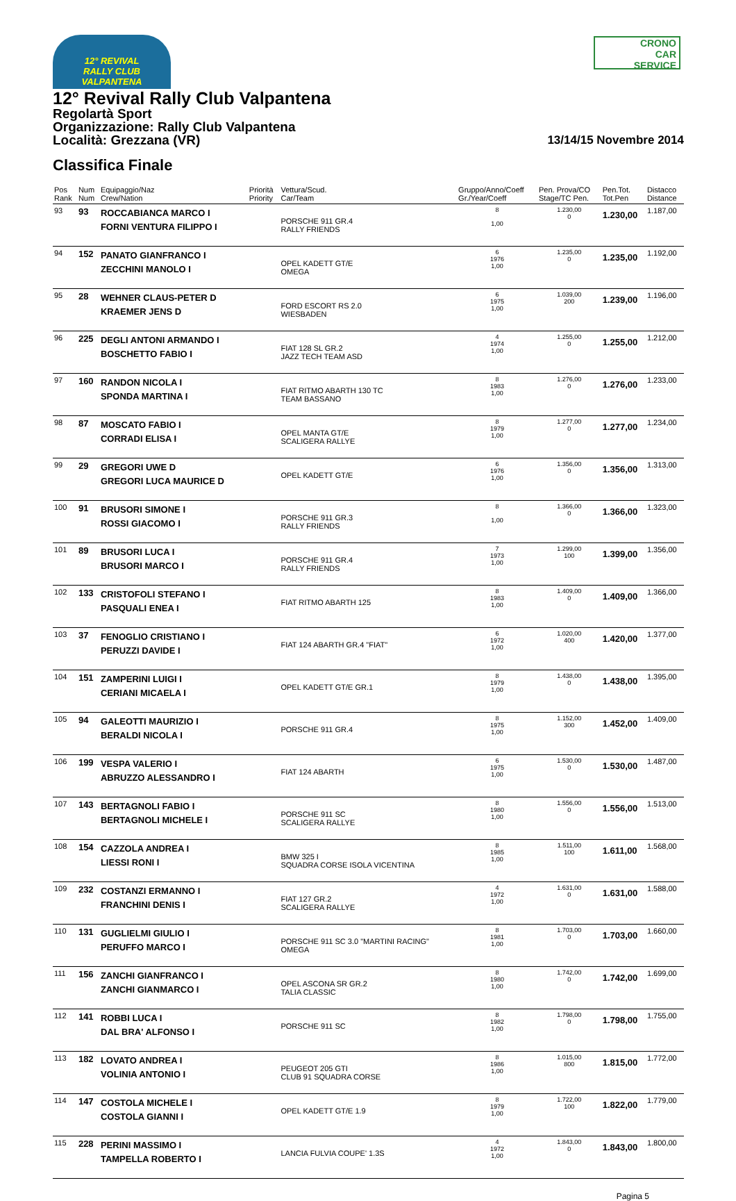12° REVIVAL
RALLY CLUB VALPANTENA
CRONO
CAR
SERVICE
12° Revival Rally Club Valpantena
Regolartà Sport
Organizzazione: Rally Club Valpantena
Località: Grezzana (VR) 13/14/15 Novembre 2014
Classifica Finale
| Pos Rank | Num Num | Equipaggio/Naz Crew/Nation | Priorità Priority | Vettura/Scud. Car/Team | Gruppo/Anno/Coeff Gr./Year/Coeff | Pen. Prova/CO Stage/TC Pen. | Pen.Tot. Tot.Pen | Distacco Distance |
| --- | --- | --- | --- | --- | --- | --- | --- | --- |
| 93 | 93 | ROCCABIANCA MARCO I FORNI VENTURA FILIPPO I | | PORSCHE 911 GR.4 RALLY FRIENDS | 8 1,00 | 1.230,00 0 | 1.230,00 | 1.187,00 |
| 94 | 152 | PANATO GIANFRANCO I ZECCHINI MANOLO I | | OPEL KADETT GT/E OMEGA | 6 1976 1,00 | 1.235,00 0 | 1.235,00 | 1.192,00 |
| 95 | 28 | WEHNER CLAUS-PETER D KRAEMER JENS D | | FORD ESCORT RS 2.0 WIESBADEN | 6 1975 1,00 | 1.039,00 200 | 1.239,00 | 1.196,00 |
| 96 | 225 | DEGLI ANTONI ARMANDO I BOSCHETTO FABIO I | | FIAT 128 SL GR.2 JAZZ TECH TEAM ASD | 4 1974 1,00 | 1.255,00 0 | 1.255,00 | 1.212,00 |
| 97 | 160 | RANDON NICOLA I SPONDA MARTINA I | | FIAT RITMO ABARTH 130 TC TEAM BASSANO | 8 1983 1,00 | 1.276,00 0 | 1.276,00 | 1.233,00 |
| 98 | 87 | MOSCATO FABIO I CORRADI ELISA I | | OPEL MANTA GT/E SCALIGERA RALLYE | 8 1979 1,00 | 1.277,00 0 | 1.277,00 | 1.234,00 |
| 99 | 29 | GREGORI UWE D GREGORI LUCA MAURICE D | | OPEL KADETT GT/E | 6 1976 1,00 | 1.356,00 0 | 1.356,00 | 1.313,00 |
| 100 | 91 | BRUSORI SIMONE I ROSSI GIACOMO I | | PORSCHE 911 GR.3 RALLY FRIENDS | 8 1,00 | 1.366,00 0 | 1.366,00 | 1.323,00 |
| 101 | 89 | BRUSORI LUCA I BRUSORI MARCO I | | PORSCHE 911 GR.4 RALLY FRIENDS | 7 1973 1,00 | 1.299,00 100 | 1.399,00 | 1.356,00 |
| 102 | 133 | CRISTOFOLI STEFANO I PASQUALI ENEA I | | FIAT RITMO ABARTH 125 | 8 1983 1,00 | 1.409,00 0 | 1.409,00 | 1.366,00 |
| 103 | 37 | FENOGLIO CRISTIANO I PERUZZI DAVIDE I | | FIAT 124 ABARTH GR.4 "FIAT" | 6 1972 1,00 | 1.020,00 400 | 1.420,00 | 1.377,00 |
| 104 | 151 | ZAMPERINI LUIGI I CERIANI MICAELA I | | OPEL KADETT GT/E GR.1 | 8 1979 1,00 | 1.438,00 0 | 1.438,00 | 1.395,00 |
| 105 | 94 | GALEOTTI MAURIZIO I BERALDI NICOLA I | | PORSCHE 911 GR.4 | 8 1975 1,00 | 1.152,00 300 | 1.452,00 | 1.409,00 |
| 106 | 199 | VESPA VALERIO I ABRUZZO ALESSANDRO I | | FIAT 124 ABARTH | 6 1975 1,00 | 1.530,00 0 | 1.530,00 | 1.487,00 |
| 107 | 143 | BERTAGNOLI FABIO I BERTAGNOLI MICHELE I | | PORSCHE 911 SC SCALIGERA RALLYE | 8 1980 1,00 | 1.556,00 0 | 1.556,00 | 1.513,00 |
| 108 | 154 | CAZZOLA ANDREA I LIESSI RONI I | | BMW 325 I SQUADRA CORSE ISOLA VICENTINA | 8 1985 1,00 | 1.511,00 100 | 1.611,00 | 1.568,00 |
| 109 | 232 | COSTANZI ERMANNO I FRANCHINI DENIS I | | FIAT 127 GR.2 SCALIGERA RALLYE | 4 1972 1,00 | 1.631,00 0 | 1.631,00 | 1.588,00 |
| 110 | 131 | GUGLIELMI GIULIO I PERUFFO MARCO I | | PORSCHE 911 SC 3.0 "MARTINI RACING" OMEGA | 8 1981 1,00 | 1.703,00 0 | 1.703,00 | 1.660,00 |
| 111 | 156 | ZANCHI GIANFRANCO I ZANCHI GIANMARCO I | | OPEL ASCONA SR GR.2 TALIA CLASSIC | 8 1980 1,00 | 1.742,00 0 | 1.742,00 | 1.699,00 |
| 112 | 141 | ROBBI LUCA I DAL BRA' ALFONSO I | | PORSCHE 911 SC | 8 1982 1,00 | 1.798,00 0 | 1.798,00 | 1.755,00 |
| 113 | 182 | LOVATO ANDREA I VOLINIA ANTONIO I | | PEUGEOT 205 GTI CLUB 91 SQUADRA CORSE | 8 1986 1,00 | 1.015,00 800 | 1.815,00 | 1.772,00 |
| 114 | 147 | COSTOLA MICHELE I COSTOLA GIANNI I | | OPEL KADETT GT/E 1.9 | 8 1979 1,00 | 1.722,00 100 | 1.822,00 | 1.779,00 |
| 115 | 228 | PERINI MASSIMO I TAMPELLA ROBERTO I | | LANCIA FULVIA COUPE' 1.3S | 4 1972 1,00 | 1.843,00 0 | 1.843,00 | 1.800,00 |
Pagina 5